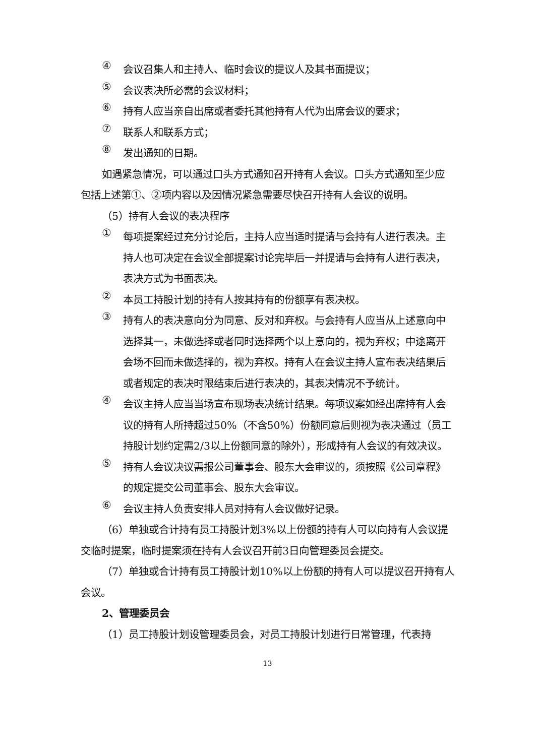④
会议召集人和主持人、临时会议的提议人及其书面提议；
⑤
会议表决所必需的会议材料；
⑥
持有人应当亲自出席或者委托其他持有人代为出席会议的要求；
⑦
联系人和联系方式；
⑧
发出通知的日期。
如遇紧急情况，可以通过口头方式通知召开持有人会议。口头方式通知至少应包括上述第①、②项内容以及因情况紧急需要尽快召开持有人会议的说明。
（5）持有人会议的表决程序
①
每项提案经过充分讨论后，主持人应当适时提请与会持有人进行表决。主持人也可决定在会议全部提案讨论完毕后一并提请与会持有人进行表决，表决方式为书面表决。
②
本员工持股计划的持有人按其持有的份额享有表决权。
③
持有人的表决意向分为同意、反对和弃权。与会持有人应当从上述意向中选择其一，未做选择或者同时选择两个以上意向的，视为弃权；中途离开会场不回而未做选择的，视为弃权。持有人在会议主持人宣布表决结果后或者规定的表决时限结束后进行表决的，其表决情况不予统计。
④
会议主持人应当当场宣布现场表决统计结果。每项议案如经出席持有人会议的持有人所持超过50%（不含50%）份额同意后则视为表决通过（员工持股计划约定需2/3以上份额同意的除外），形成持有人会议的有效决议。
⑤
持有人会议决议需报公司董事会、股东大会审议的，须按照《公司章程》的规定提交公司董事会、股东大会审议。
⑥
会议主持人负责安排人员对持有人会议做好记录。
（6）单独或合计持有员工持股计划3%以上份额的持有人可以向持有人会议提交临时提案，临时提案须在持有人会议召开前3日向管理委员会提交。
（7）单独或合计持有员工持股计划10%以上份额的持有人可以提议召开持有人会议。
2、管理委员会
（1）员工持股计划设管理委员会，对员工持股计划进行日常管理，代表持
13